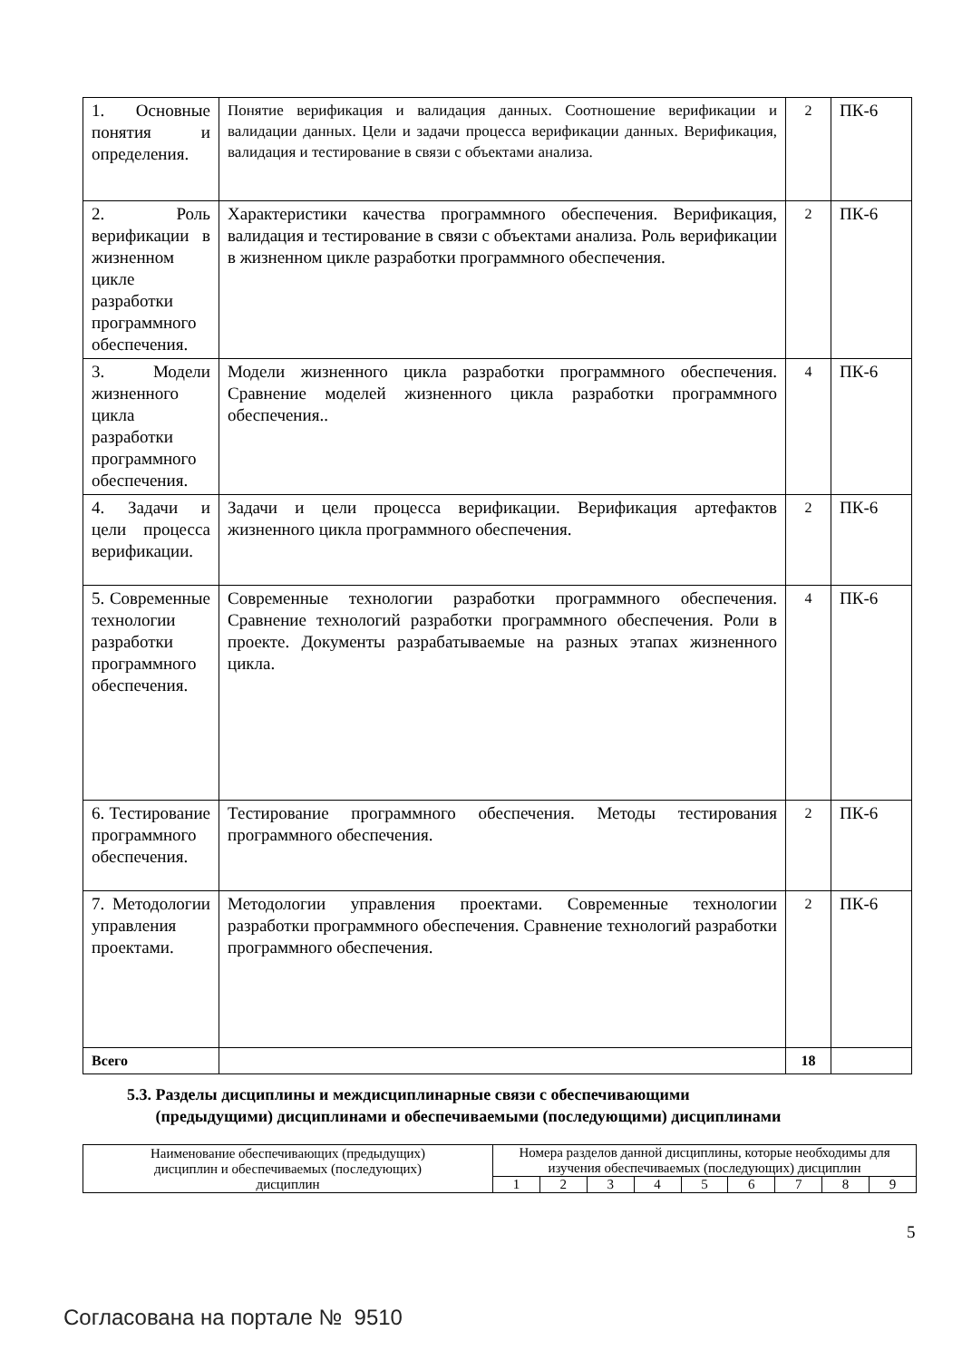| 1. Основные понятия и определения. | Понятие верификация и валидация данных. Соотношение верификации и валидации данных. Цели и задачи процесса верификации данных. Верификация, валидация и тестирование в связи с объектами анализа. | 2 | ПК-6 |
| 2. Роль верификации в жизненном цикле разработки программного обеспечения. | Характеристики качества программного обеспечения. Верификация, валидация и тестирование в связи с объектами анализа. Роль верификации в жизненном цикле разработки программного обеспечения. | 2 | ПК-6 |
| 3. Модели жизненного цикла разработки программного обеспечения. | Модели жизненного цикла разработки программного обеспечения. Сравнение моделей жизненного цикла разработки программного обеспечения.. | 4 | ПК-6 |
| 4. Задачи и цели процесса верификации. | Задачи и цели процесса верификации. Верификация артефактов жизненного цикла программного обеспечения. | 2 | ПК-6 |
| 5. Современные технологии разработки программного обеспечения. | Современные технологии разработки программного обеспечения. Сравнение технологий разработки программного обеспечения. Роли в проекте. Документы разрабатываемые на разных этапах жизненного цикла. | 4 | ПК-6 |
| 6. Тестирование программного обеспечения. | Тестирование программного обеспечения. Методы тестирования программного обеспечения. | 2 | ПК-6 |
| 7. Методологии управления проектами. | Методологии управления проектами. Современные технологии разработки программного обеспечения. Сравнение технологий разработки программного обеспечения. | 2 | ПК-6 |
| Всего | | 18 | |
5.3. Разделы дисциплины и междисциплинарные связи с обеспечивающими
(предыдущими) дисциплинами и обеспечиваемыми (последующими) дисциплинами
| Наименование обеспечивающих (предыдущих) дисциплин и обеспечиваемых (последующих) дисциплин | Номера разделов данной дисциплины, которые необходимы для изучения обеспечиваемых (последующих) дисциплин | | | | | | | | |
| | 1 | 2 | 3 | 4 | 5 | 6 | 7 | 8 | 9 |
5
Согласована на портале № 9510